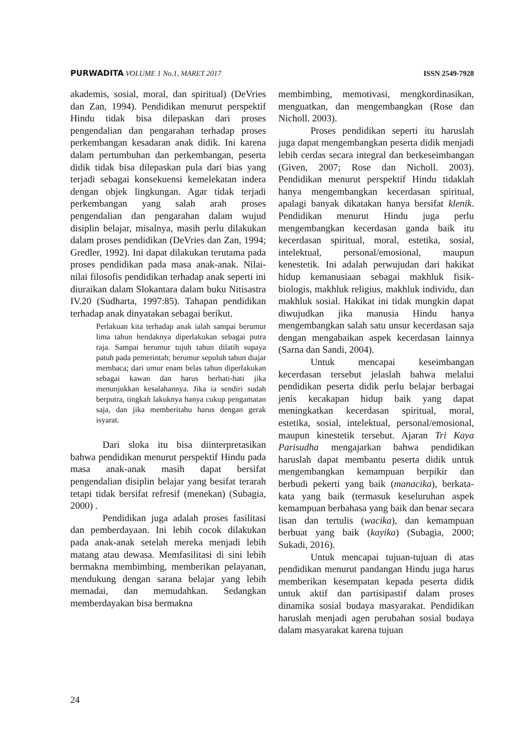PURWADITA VOLUME 1 No.1, MARET 2017
ISSN 2549-7928
akademis, sosial, moral, dan spiritual) (DeVries dan Zan, 1994). Pendidikan menurut perspektif Hindu tidak bisa dilepaskan dari proses pengendalian dan pengarahan terhadap proses perkembangan kesadaran anak didik. Ini karena dalam pertumbuhan dan perkembangan, peserta didik tidak bisa dilepaskan pula dari bias yang terjadi sebagai konsekuensi kemelekatan indera dengan objek lingkungan. Agar tidak terjadi perkembangan yang salah arah proses pengendalian dan pengarahan dalam wujud disiplin belajar, misalnya, masih perlu dilakukan dalam proses pendidikan (DeVries dan Zan, 1994; Gredler, 1992). Ini dapat dilakukan terutama pada proses pendidikan pada masa anak-anak. Nilai-nilai filosofis pendidikan terhadap anak seperti ini diuraikan dalam Slokantara dalam buku Nitisastra IV.20 (Sudharta, 1997:85). Tahapan pendidikan terhadap anak dinyatakan sebagai berikut.
Perlakuan kita terhadap anak ialah sampai berumur lima tahun hendaknya diperlakukan sebagai putra raja. Sampai berumur tujuh tahun dilatih supaya patuh pada pemerintah; berumur sepuluh tahun diajar membaca; dari umur enam belas tahun diperlakukan sebagai kawan dan harus berhati-hati jika menunjukkan kesalahannya. Jika ia sendiri sudah berputra, tingkah lakuknya hanya cukup pengamatan saja, dan jika memberitahu harus dengan gerak isyarat.
Dari sloka itu bisa diinterpretasikan bahwa pendidikan menurut perspektif Hindu pada masa anak-anak masih dapat bersifat pengendalian disiplin belajar yang besifat terarah tetapi tidak bersifat refresif (menekan) (Subagia, 2000) .
Pendidikan juga adalah proses fasilitasi dan pemberdayaan. Ini lebih cocok dilakukan pada anak-anak setelah mereka menjadi lebih matang atau dewasa. Memfasilitasi di sini lebih bermakna membimbing, memberikan pelayanan, mendukung dengan sarana belajar yang lebih memadai, dan memudahkan. Sedangkan memberdayakan bisa bermakna
membimbing, memotivasi, mengkordinasikan, menguatkan, dan mengembangkan (Rose dan Nicholl. 2003).
Proses pendidikan seperti itu haruslah juga dapat mengembangkan peserta didik menjadi lebih cerdas secara integral dan berkeseimbangan (Given, 2007; Rose dan Nicholl. 2003). Pendidikan menurut perspektif Hindu tidaklah hanya mengembangkan kecerdasan spiritual, apalagi banyak dikatakan hanya bersifat klenik. Pendidikan menurut Hindu juga perlu mengembangkan kecerdasan ganda baik itu kecerdasan spiritual, moral, estetika, sosial, intelektual, personal/emosional, maupun kenestetik. Ini adalah perwujudan dari hakikat hidup kemanusiaan sebagai makhluk fisik-biologis, makhluk religius, makhluk individu, dan makhluk sosial. Hakikat ini tidak mungkin dapat diwujudkan jika manusia Hindu hanya mengembangkan salah satu unsur kecerdasan saja dengan mengabaikan aspek kecerdasan lainnya (Sarna dan Sandi, 2004).
Untuk mencapai keseimbangan kecerdasan tersebut jelaslah bahwa melalui pendidikan peserta didik perlu belajar berbagai jenis kecakapan hidup baik yang dapat meningkatkan kecerdasan spiritual, moral, estetika, sosial, intelektual, personal/emosional, maupun kinestetik tersebut. Ajaran Tri Kaya Parisudha mengajarkan bahwa pendidikan haruslah dapat membantu peserta didik untuk mengembangkan kemampuan berpikir dan berbudi pekerti yang baik (manacika), berkata-kata yang baik (termasuk keseluruhan aspek kemampuan berbahasa yang baik dan benar secara lisan dan tertulis (wacika), dan kemampuan berbuat yang baik (kayika) (Subagia, 2000; Sukadi, 2016).
Untuk mencapai tujuan-tujuan di atas pendidikan menurut pandangan Hindu juga harus memberikan kesempatan kepada peserta didik untuk aktif dan partisipastif dalam proses dinamika sosial budaya masyarakat. Pendidikan haruslah menjadi agen perubahan sosial budaya dalam masyarakat karena tujuan
24